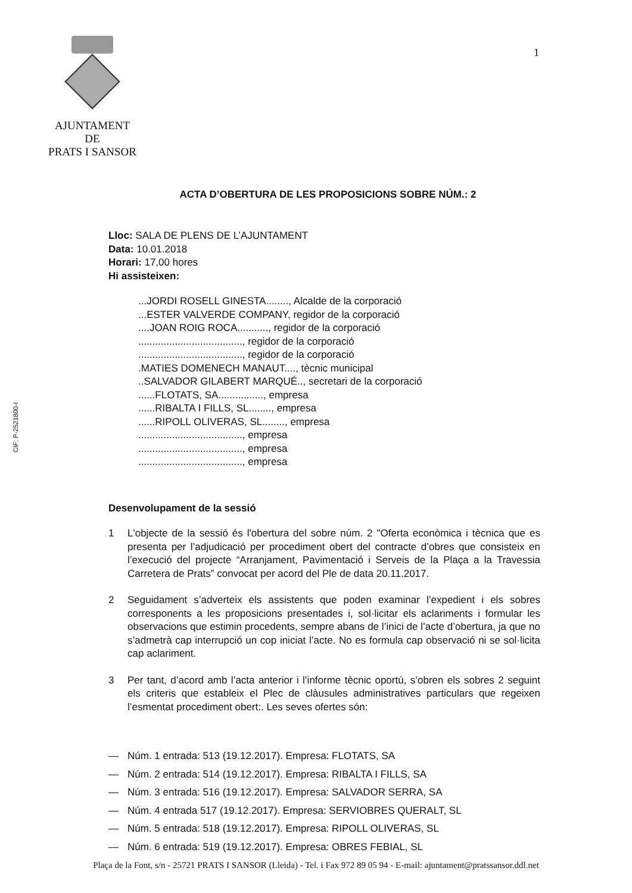AJUNTAMENT
DE
PRATS I SANSOR
1
CIF: P-2521800-I
ACTA D’OBERTURA DE LES PROPOSICIONS SOBRE NÚM.: 2
Lloc: SALA DE PLENS DE L’AJUNTAMENT
Data: 10.01.2018
Horari: 17,00 hores
Hi assisteixen:
...JORDI ROSELL GINESTA........, Alcalde de la corporació
...ESTER VALVERDE COMPANY, regidor de la corporació
....JOAN ROIG ROCA..........., regidor de la corporació
....................................., regidor de la corporació
....................................., regidor de la corporació
.MATIES DOMENECH MANAUT...., tècnic municipal
..SALVADOR GILABERT MARQUÉ.., secretari de la corporació
......FLOTATS, SA................, empresa
......RIBALTA I FILLS, SL........, empresa
......RIPOLL OLIVERAS, SL........, empresa
....................................., empresa
....................................., empresa
....................................., empresa
Desenvolupament de la sessió
1 L'objecte de la sessió és l'obertura del sobre núm. 2 "Oferta econòmica i tècnica que es presenta per l’adjudicació per procediment obert del contracte d’obres que consisteix en l’execució del projecte “Arranjament, Pavimentació i Serveis de la Plaça a la Travessia Carretera de Prats” convocat per acord del Ple de data 20.11.2017.
2 Seguidament s’adverteix els assistents que poden examinar l’expedient i els sobres corresponents a les proposicions presentades i, sol·licitar els aclariments i formular les observacions que estimin procedents, sempre abans de l’inici de l’acte d’obertura, ja que no s’admetrà cap interrupció un cop iniciat l’acte. No es formula cap observació ni se sol·licita cap aclariment.
3 Per tant, d’acord amb l’acta anterior i l’informe tècnic oportú, s’obren els sobres 2 seguint els criteris que estableix el Plec de clàusules administratives particulars que regeixen l’esmentat procediment obert:. Les seves ofertes són:
— Núm. 1 entrada: 513 (19.12.2017). Empresa: FLOTATS, SA
— Núm. 2 entrada: 514 (19.12.2017). Empresa: RIBALTA I FILLS, SA
— Núm. 3 entrada: 516 (19.12.2017). Empresa: SALVADOR SERRA, SA
— Núm. 4 entrada 517 (19.12.2017). Empresa: SERVIOBRES QUERALT, SL
— Núm. 5 entrada: 518 (19.12.2017). Empresa: RIPOLL OLIVERAS, SL
— Núm. 6 entrada: 519 (19.12.2017). Empresa: OBRES FEBIAL, SL
Plaça de la Font, s/n - 25721 PRATS I SANSOR (Lleida) - Tel. i Fax 972 89 05 94 - E-mail: ajuntament@pratssansor.ddl.net